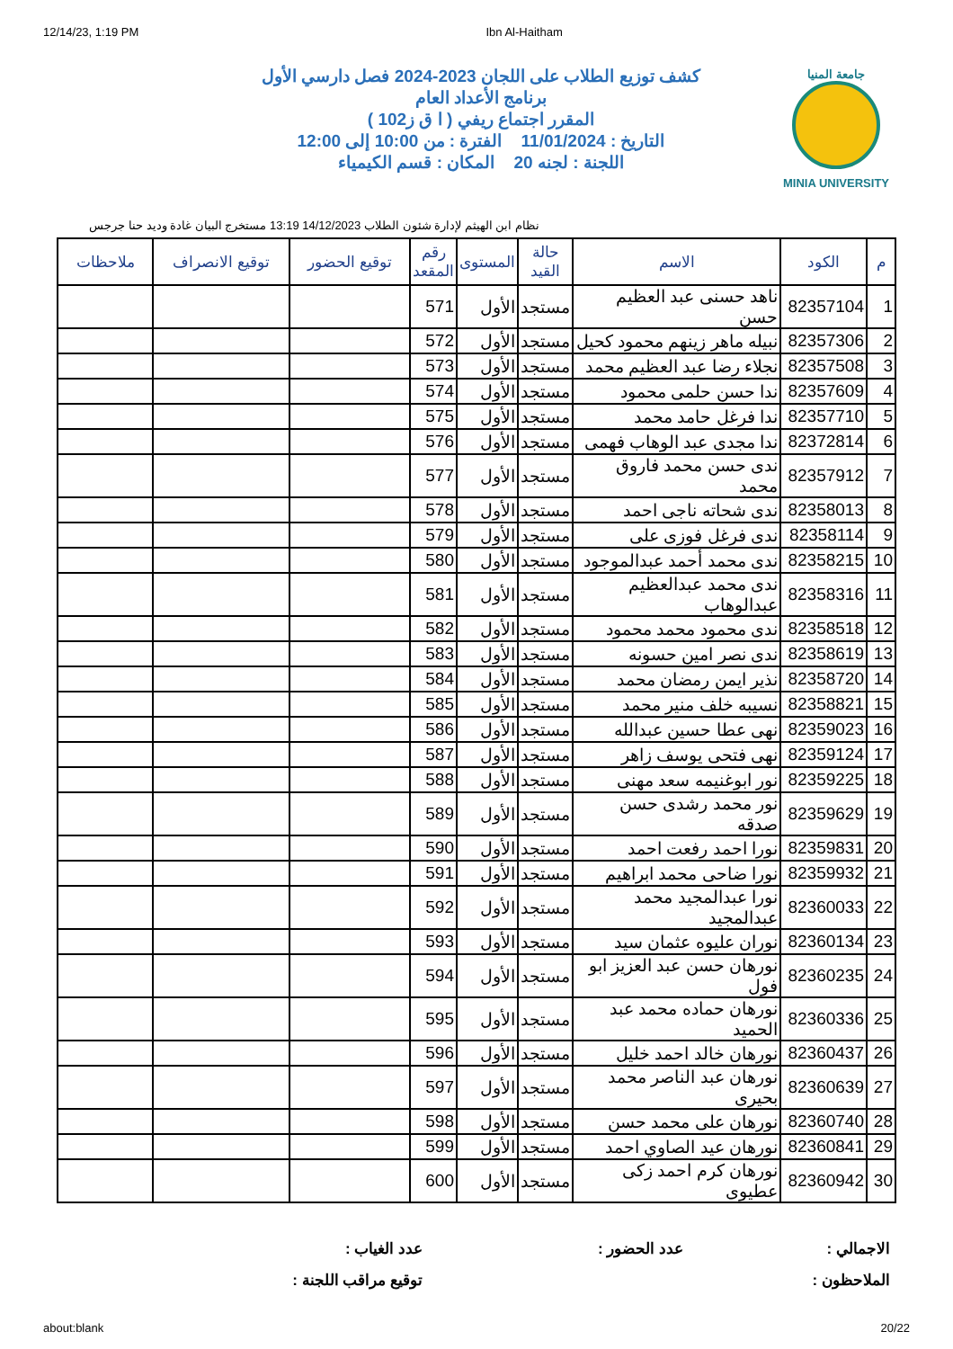12/14/23, 1:19 PM Ibn Al-Haitham
جامعة المنيا
MINIA UNIVERSITY
كشف توزيع الطلاب على اللجان 2023-2024 فصل دارسي الأول
برنامج الأعداد العام
المقرر اجتماع ريفي ( ا ق ز102 )
التاريخ : 11/01/2024 الفترة : من 10:00 إلى 12:00
اللجنة : لجنه 20 المكان : قسم الكيمياء
نظام ابن الهيثم لإدارة شئون الطلاب 14/12/2023 13:19 مستخرج البيان غادة وديد حنا جرجس
| م | الكود | الاسم | حالة القيد | المستوى | رقم المقعد | توقيع الحضور | توقيع الانصراف | ملاحظات |
| --- | --- | --- | --- | --- | --- | --- | --- | --- |
| 1 | 82357104 | ناهد حسنى عبد العظيم حسن | مستجد | الأول | 571 | | | |
| 2 | 82357306 | نبيله ماهر زينهم محمود كحيل | مستجد | الأول | 572 | | | |
| 3 | 82357508 | نجلاء رضا عبد العظيم محمد | مستجد | الأول | 573 | | | |
| 4 | 82357609 | ندا حسن حلمى محمود | مستجد | الأول | 574 | | | |
| 5 | 82357710 | ندا فرغل حامد محمد | مستجد | الأول | 575 | | | |
| 6 | 82372814 | ندا مجدى عبد الوهاب فهمى | مستجد | الأول | 576 | | | |
| 7 | 82357912 | ندى حسن محمد فاروق محمد | مستجد | الأول | 577 | | | |
| 8 | 82358013 | ندى شحاته ناجى احمد | مستجد | الأول | 578 | | | |
| 9 | 82358114 | ندى فرغل فوزى على | مستجد | الأول | 579 | | | |
| 10 | 82358215 | ندى محمد أحمد عبدالموجود | مستجد | الأول | 580 | | | |
| 11 | 82358316 | ندى محمد عبدالعظيم عبدالوهاب | مستجد | الأول | 581 | | | |
| 12 | 82358518 | ندى محمود محمد محمود | مستجد | الأول | 582 | | | |
| 13 | 82358619 | ندى نصر امين حسونه | مستجد | الأول | 583 | | | |
| 14 | 82358720 | نذير ايمن رمضان محمد | مستجد | الأول | 584 | | | |
| 15 | 82358821 | نسيبه خلف منير محمد | مستجد | الأول | 585 | | | |
| 16 | 82359023 | نهى عطا حسين عبدالله | مستجد | الأول | 586 | | | |
| 17 | 82359124 | نهى فتحى يوسف زاهر | مستجد | الأول | 587 | | | |
| 18 | 82359225 | نور ابوغنيمه سعد مهنى | مستجد | الأول | 588 | | | |
| 19 | 82359629 | نور محمد رشدى حسن صدقه | مستجد | الأول | 589 | | | |
| 20 | 82359831 | نورا احمد رفعت احمد | مستجد | الأول | 590 | | | |
| 21 | 82359932 | نورا ضاحى محمد ابراهيم | مستجد | الأول | 591 | | | |
| 22 | 82360033 | نورا عبدالمجيد محمد عبدالمجيد | مستجد | الأول | 592 | | | |
| 23 | 82360134 | نوران عليوه عثمان سيد | مستجد | الأول | 593 | | | |
| 24 | 82360235 | نورهان حسن عبد العزيز ابو فول | مستجد | الأول | 594 | | | |
| 25 | 82360336 | نورهان حماده محمد عبد الحميد | مستجد | الأول | 595 | | | |
| 26 | 82360437 | نورهان خالد احمد خليل | مستجد | الأول | 596 | | | |
| 27 | 82360639 | نورهان عبد الناصر محمد بحيرى | مستجد | الأول | 597 | | | |
| 28 | 82360740 | نورهان على محمد حسن | مستجد | الأول | 598 | | | |
| 29 | 82360841 | نورهان عيد الصاوي احمد | مستجد | الأول | 599 | | | |
| 30 | 82360942 | نورهان كرم احمد زكى عطيوى | مستجد | الأول | 600 | | | |
الاجمالي :
عدد الحضور :
عدد الغياب :
الملاحظون :
توقيع مراقب اللجنة :
about:blank 20/22